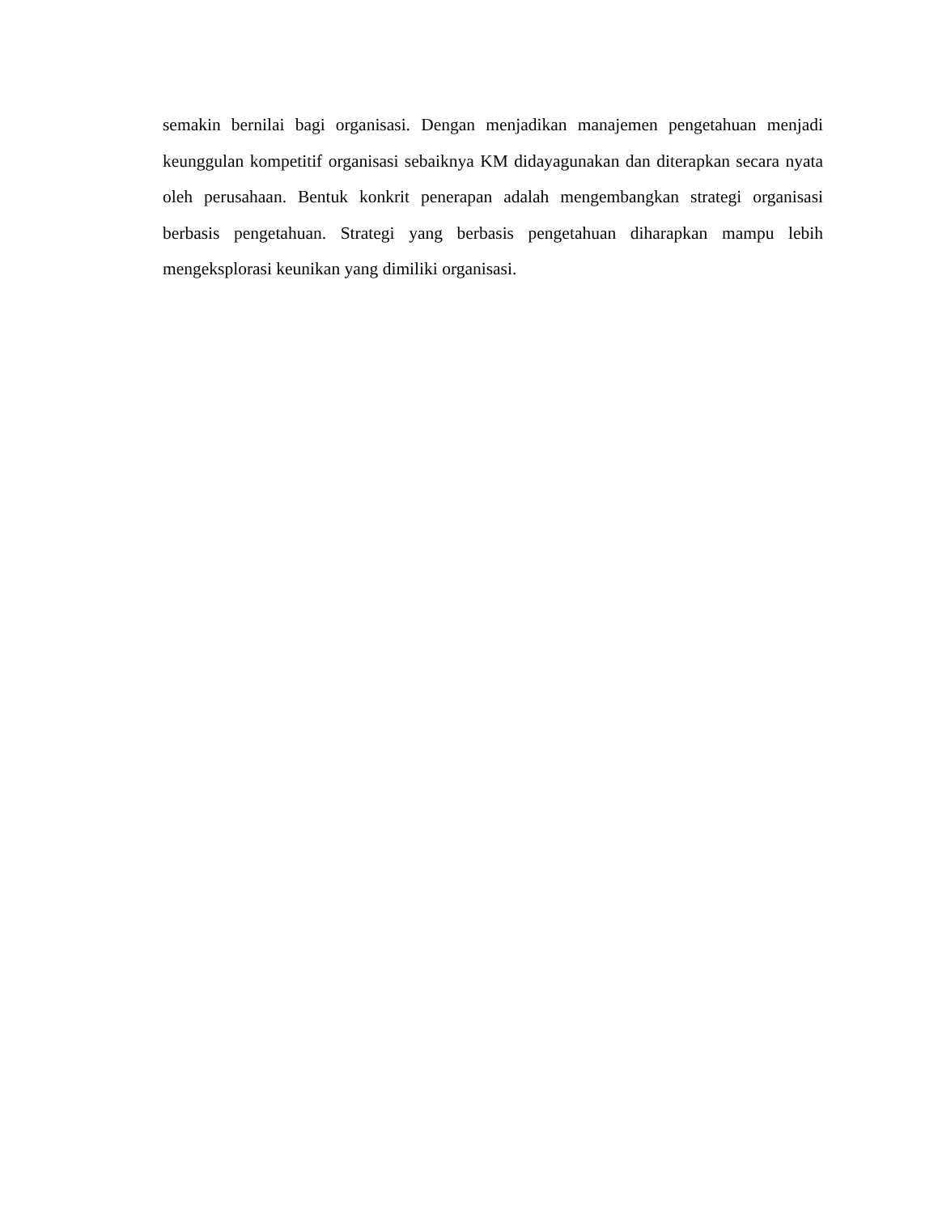semakin bernilai bagi organisasi. Dengan menjadikan manajemen pengetahuan menjadi keunggulan kompetitif organisasi sebaiknya KM didayagunakan dan diterapkan secara nyata oleh perusahaan. Bentuk konkrit penerapan adalah mengembangkan strategi organisasi berbasis pengetahuan. Strategi yang berbasis pengetahuan diharapkan mampu lebih mengeksplorasi keunikan yang dimiliki organisasi.